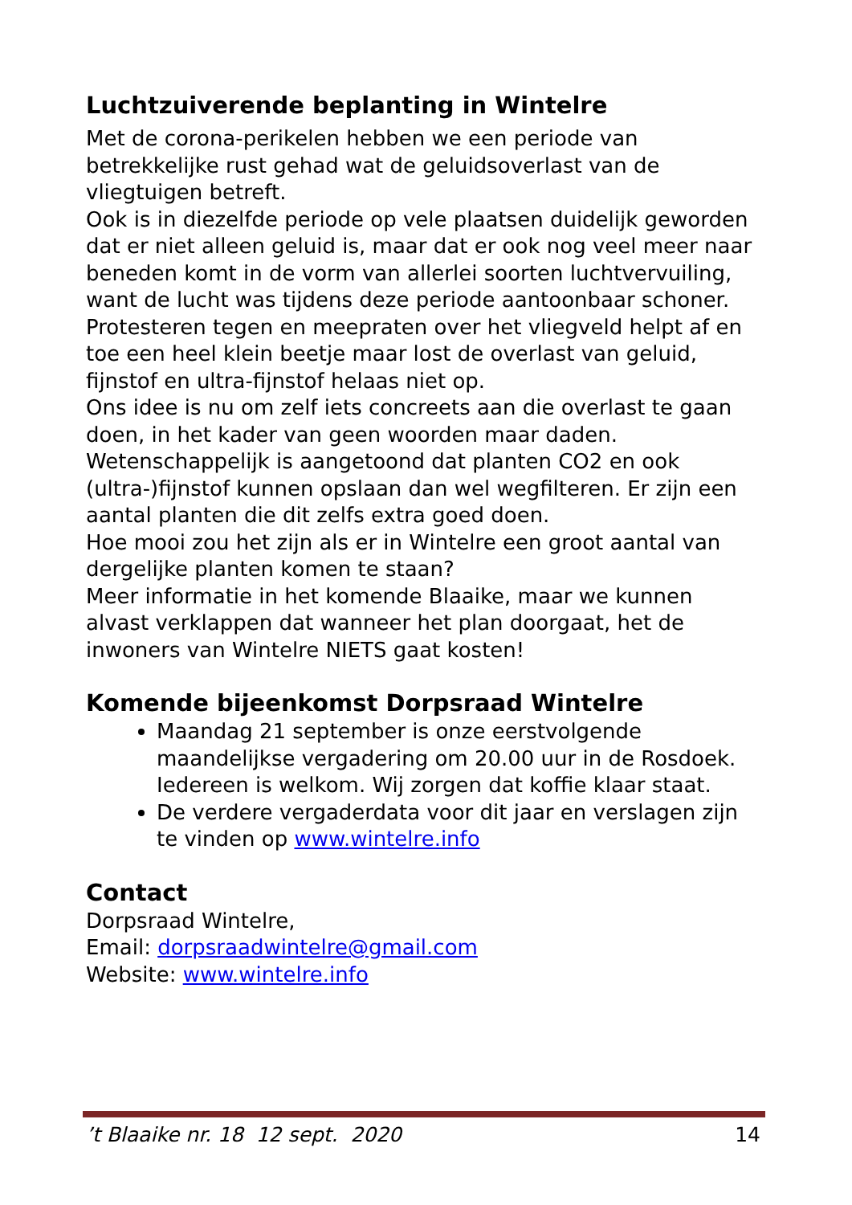Luchtzuiverende beplanting in Wintelre
Met de corona-perikelen hebben we een periode van betrekkelijke rust gehad wat de geluidsoverlast van de vliegtuigen betreft.
Ook is in diezelfde periode op vele plaatsen duidelijk geworden dat er niet alleen geluid is, maar dat er ook nog veel meer naar beneden komt in de vorm van allerlei soorten luchtvervuiling, want de lucht was tijdens deze periode aantoonbaar schoner.
Protesteren tegen en meepraten over het vliegveld helpt af en toe een heel klein beetje maar lost de overlast van geluid, fijnstof en ultra-fijnstof helaas niet op.
Ons idee is nu om zelf iets concreets aan die overlast te gaan doen, in het kader van geen woorden maar daden.
Wetenschappelijk is aangetoond dat planten CO2 en ook (ultra-)fijnstof kunnen opslaan dan wel wegfilteren. Er zijn een aantal planten die dit zelfs extra goed doen.
Hoe mooi zou het zijn als er in Wintelre een groot aantal van dergelijke planten komen te staan?
Meer informatie in het komende Blaaike, maar we kunnen alvast verklappen dat wanneer het plan doorgaat, het de inwoners van Wintelre NIETS gaat kosten!
Komende bijeenkomst Dorpsraad Wintelre
Maandag 21 september is onze eerstvolgende maandelijkse vergadering om 20.00 uur in de Rosdoek. Iedereen is welkom. Wij zorgen dat koffie klaar staat.
De verdere vergaderdata voor dit jaar en verslagen zijn te vinden op www.wintelre.info
Contact
Dorpsraad Wintelre,
Email: dorpsraadwintelre@gmail.com
Website: www.wintelre.info
’t Blaaike nr. 18 12 sept. 2020 14